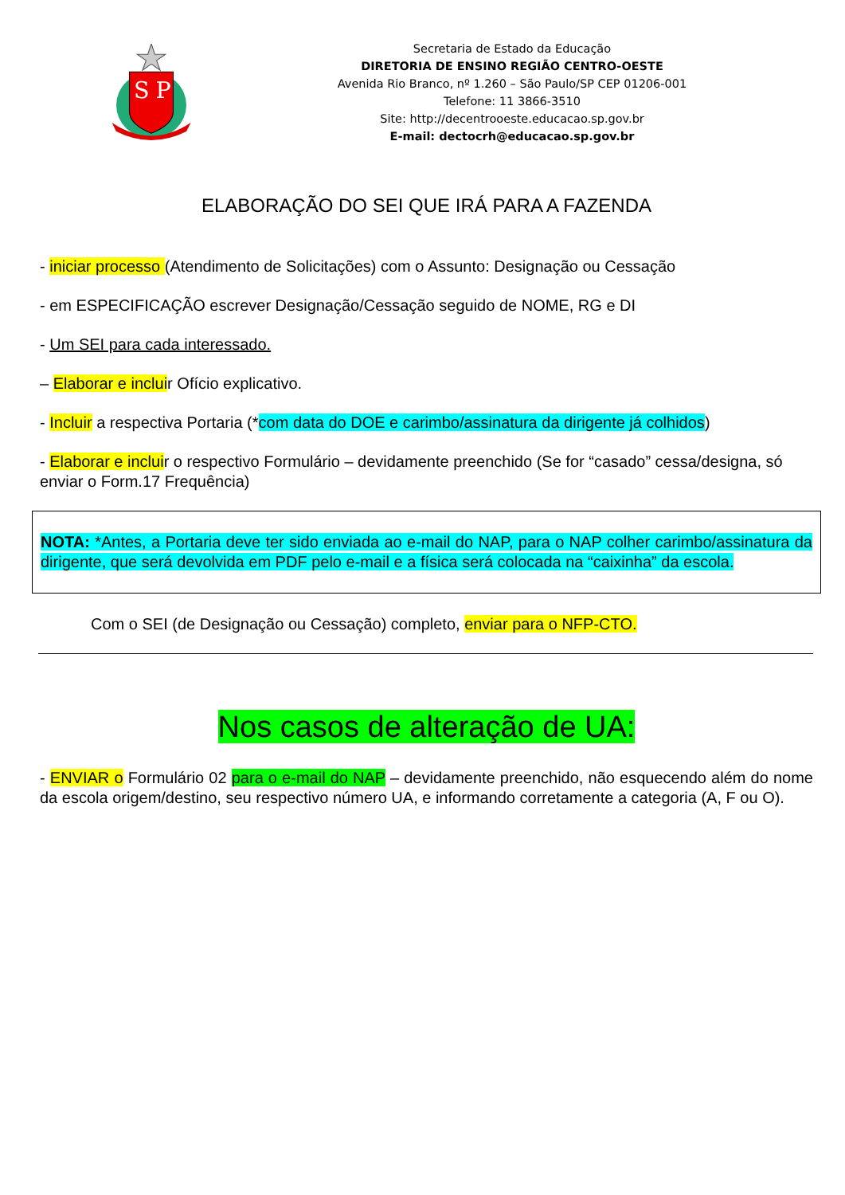S
P
Secretaria de Estado da Educação
DIRETORIA DE ENSINO REGIÃO CENTRO-OESTE
Avenida Rio Branco, nº 1.260 – São Paulo/SP CEP 01206-001
Telefone: 11 3866-3510
Site: http://decentrooeste.educacao.sp.gov.br
E-mail: dectocrh@educacao.sp.gov.br
ELABORAÇÃO DO SEI QUE IRÁ PARA A FAZENDA
- iniciar processo (Atendimento de Solicitações) com o Assunto: Designação ou Cessação
- em ESPECIFICAÇÃO escrever Designação/Cessação seguido de NOME, RG e DI
- Um SEI para cada interessado.
– Elaborar e incluir Ofício explicativo.
- Incluir a respectiva Portaria (*com data do DOE e carimbo/assinatura da dirigente já colhidos)
- Elaborar e incluir o respectivo Formulário – devidamente preenchido (Se for “casado” cessa/designa, só enviar o Form.17 Frequência)
NOTA: *Antes, a Portaria deve ter sido enviada ao e-mail do NAP, para o NAP colher carimbo/assinatura da dirigente, que será devolvida em PDF pelo e-mail e a física será colocada na “caixinha” da escola.
Com o SEI (de Designação ou Cessação) completo, enviar para o NFP-CTO.
Nos casos de alteração de UA:
- ENVIAR o Formulário 02 para o e-mail do NAP – devidamente preenchido, não esquecendo além do nome da escola origem/destino, seu respectivo número UA, e informando corretamente a categoria (A, F ou O).